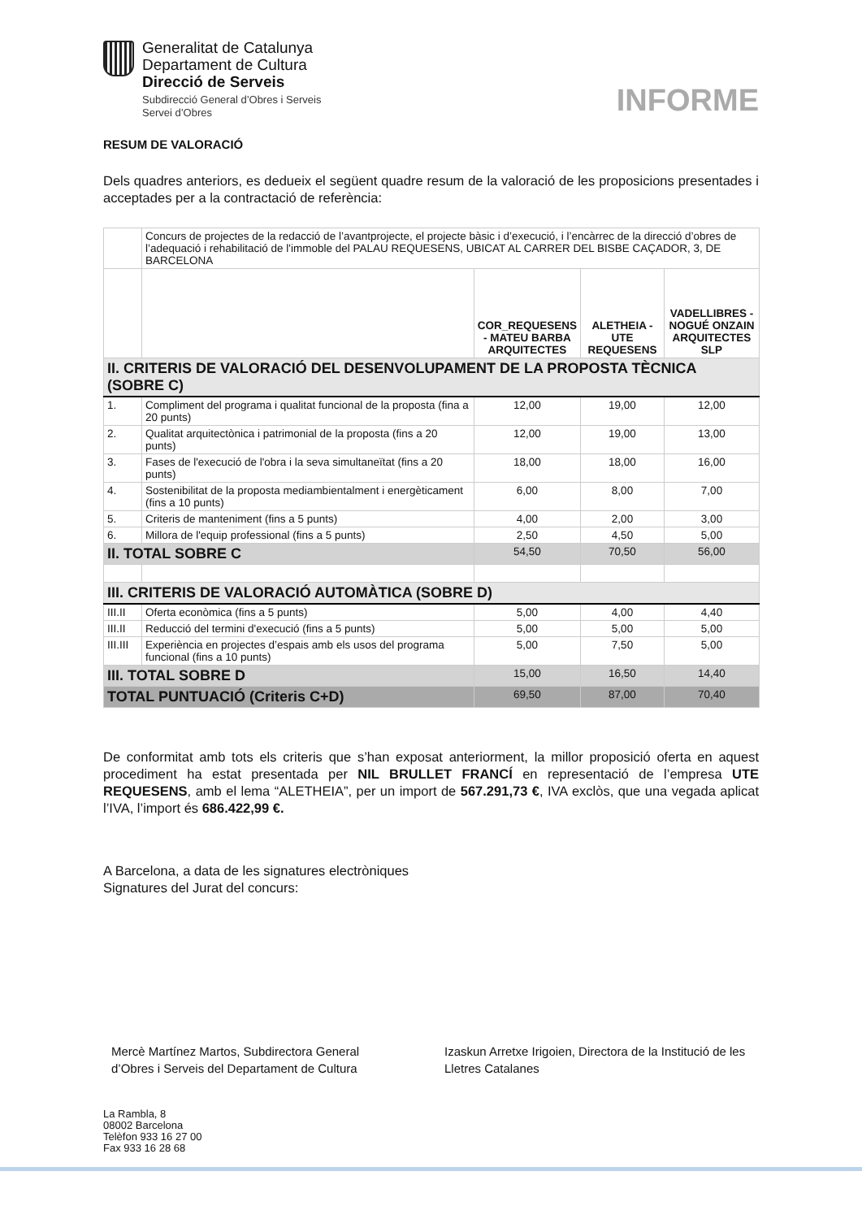Generalitat de Catalunya
Departament de Cultura
Direcció de Serveis
Subdirecció General d’Obres i Serveis
Servei d’Obres
INFORME
RESUM DE VALORACIÓ
Dels quadres anteriors, es dedueix el següent quadre resum de la valoració de les proposicions presentades i acceptades per a la contractació de referència:
| | Concurs de projectes de la redacció de l’avantprojecte, el projecte bàsic i d’execució, i l’encàrrec de la direcció d’obres de l’adequació i rehabilitació de l'immoble del PALAU REQUESENS, UBICAT AL CARRER DEL BISBE CAÇADOR, 3, DE BARCELONA | | | |
| | | COR_REQUESENS - MATEU BARBA ARQUITECTES | ALETHEIA - UTE REQUESENS | VADELLIBRES - NOGUÉ ONZAIN ARQUITECTES SLP |
| II. CRITERIS DE VALORACIÓ DEL DESENVOLUPAMENT DE LA PROPOSTA TÈCNICA (SOBRE C) | | | | |
| 1. | Compliment del programa i qualitat funcional de la proposta (fina a 20 punts) | 12,00 | 19,00 | 12,00 |
| 2. | Qualitat arquitectònica i patrimonial de la proposta (fins a 20 punts) | 12,00 | 19,00 | 13,00 |
| 3. | Fases de l'execució de l'obra i la seva simultaneïtat (fins a 20 punts) | 18,00 | 18,00 | 16,00 |
| 4. | Sostenibilitat de la proposta mediambientalment i energèticament (fins a 10 punts) | 6,00 | 8,00 | 7,00 |
| 5. | Criteris de manteniment (fins a 5 punts) | 4,00 | 2,00 | 3,00 |
| 6. | Millora de l'equip professional (fins a 5 punts) | 2,50 | 4,50 | 5,00 |
| II. TOTAL SOBRE C | | 54,50 | 70,50 | 56,00 |
| III. CRITERIS DE VALORACIÓ AUTOMÀTICA (SOBRE D) | | | | |
| III.II | Oferta econòmica (fins a 5 punts) | 5,00 | 4,00 | 4,40 |
| III.II | Reducció del termini d'execució (fins a 5 punts) | 5,00 | 5,00 | 5,00 |
| III.III | Experiència en projectes d’espais amb els usos del programa funcional (fins a 10 punts) | 5,00 | 7,50 | 5,00 |
| III. TOTAL SOBRE D | | 15,00 | 16,50 | 14,40 |
| TOTAL PUNTUACIÓ (Criteris C+D) | | 69,50 | 87,00 | 70,40 |
De conformitat amb tots els criteris que s’han exposat anteriorment, la millor proposició oferta en aquest procediment ha estat presentada per NIL BRULLET FRANCÍ en representació de l’empresa UTE REQUESENS, amb el lema “ALETHEIA”, per un import de 567.291,73 €, IVA exclòs, que una vegada aplicat l’IVA, l’import és 686.422,99 €.
A Barcelona, a data de les signatures electròniques
Signatures del Jurat del concurs:
Mercè Martínez Martos, Subdirectora General d’Obres i Serveis del Departament de Cultura
Izaskun Arretxe Irigoien, Directora de la Institució de les Lletres Catalanes
La Rambla, 8
08002 Barcelona
Telèfon 933 16 27 00
Fax 933 16 28 68